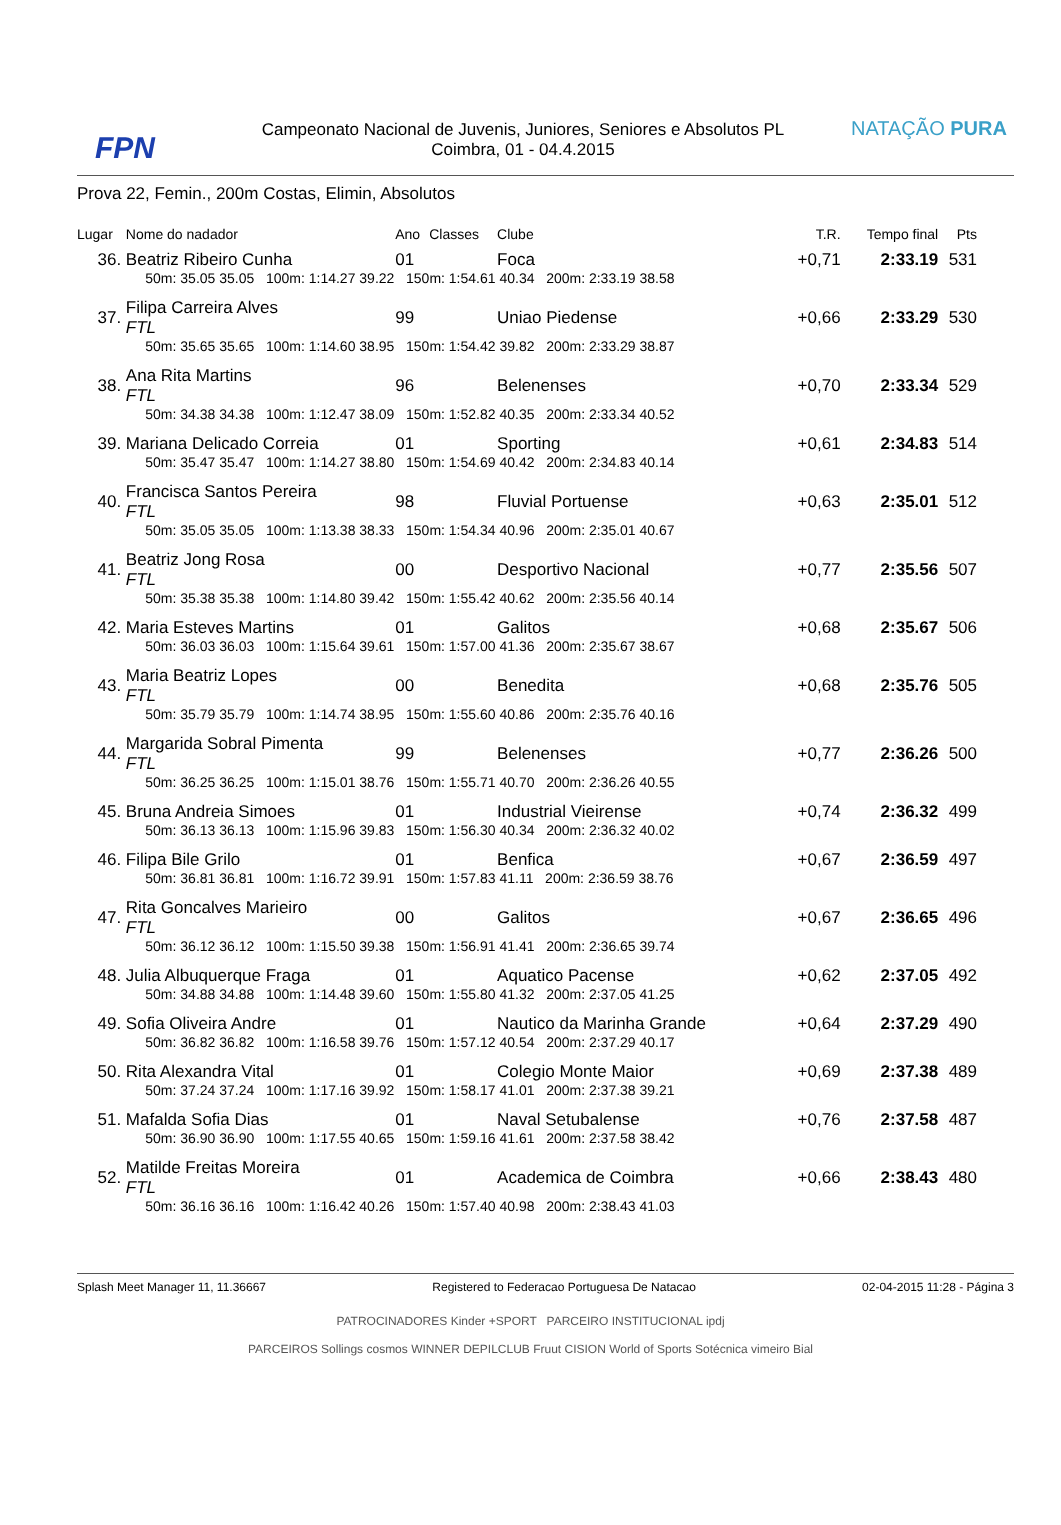FPN
Campeonato Nacional de Juvenis, Juniores, Seniores e Absolutos PL
Coimbra, 01 - 04.4.2015
NATAÇÃO PURA
Prova 22, Femin., 200m Costas, Elimin, Absolutos
| Lugar | Nome do nadador | | Ano | Classes | Clube | | | | T.R. | Tempo final | Pts |
| --- | --- | --- | --- | --- | --- | --- | --- | --- | --- | --- | --- |
| 36. | Beatriz Ribeiro Cunha | | 01 | | Foca | | | | +0,71 | 2:33.19 | 531 |
| | 50m: 35.05 35.05 100m: 1:14.27 39.22 150m: 1:54.61 40.34 200m: 2:33.19 38.58 | | | | | | | | | | |
| 37. | Filipa Carreira Alves FTL | | 99 | | Uniao Piedense | | | | +0,66 | 2:33.29 | 530 |
| | 50m: 35.65 35.65 100m: 1:14.60 38.95 150m: 1:54.42 39.82 200m: 2:33.29 38.87 | | | | | | | | | | |
| 38. | Ana Rita Martins FTL | | 96 | | Belenenses | | | | +0,70 | 2:33.34 | 529 |
| | 50m: 34.38 34.38 100m: 1:12.47 38.09 150m: 1:52.82 40.35 200m: 2:33.34 40.52 | | | | | | | | | | |
| 39. | Mariana Delicado Correia | | 01 | | Sporting | | | | +0,61 | 2:34.83 | 514 |
| | 50m: 35.47 35.47 100m: 1:14.27 38.80 150m: 1:54.69 40.42 200m: 2:34.83 40.14 | | | | | | | | | | |
| 40. | Francisca Santos Pereira FTL | | 98 | | Fluvial Portuense | | | | +0,63 | 2:35.01 | 512 |
| | 50m: 35.05 35.05 100m: 1:13.38 38.33 150m: 1:54.34 40.96 200m: 2:35.01 40.67 | | | | | | | | | | |
| 41. | Beatriz Jong Rosa FTL | | 00 | | Desportivo Nacional | | | | +0,77 | 2:35.56 | 507 |
| | 50m: 35.38 35.38 100m: 1:14.80 39.42 150m: 1:55.42 40.62 200m: 2:35.56 40.14 | | | | | | | | | | |
| 42. | Maria Esteves Martins | | 01 | | Galitos | | | | +0,68 | 2:35.67 | 506 |
| | 50m: 36.03 36.03 100m: 1:15.64 39.61 150m: 1:57.00 41.36 200m: 2:35.67 38.67 | | | | | | | | | | |
| 43. | Maria Beatriz Lopes FTL | | 00 | | Benedita | | | | +0,68 | 2:35.76 | 505 |
| | 50m: 35.79 35.79 100m: 1:14.74 38.95 150m: 1:55.60 40.86 200m: 2:35.76 40.16 | | | | | | | | | | |
| 44. | Margarida Sobral Pimenta FTL | | 99 | | Belenenses | | | | +0,77 | 2:36.26 | 500 |
| | 50m: 36.25 36.25 100m: 1:15.01 38.76 150m: 1:55.71 40.70 200m: 2:36.26 40.55 | | | | | | | | | | |
| 45. | Bruna Andreia Simoes | | 01 | | Industrial Vieirense | | | | +0,74 | 2:36.32 | 499 |
| | 50m: 36.13 36.13 100m: 1:15.96 39.83 150m: 1:56.30 40.34 200m: 2:36.32 40.02 | | | | | | | | | | |
| 46. | Filipa Bile Grilo | | 01 | | Benfica | | | | +0,67 | 2:36.59 | 497 |
| | 50m: 36.81 36.81 100m: 1:16.72 39.91 150m: 1:57.83 41.11 200m: 2:36.59 38.76 | | | | | | | | | | |
| 47. | Rita Goncalves Marieiro FTL | | 00 | | Galitos | | | | +0,67 | 2:36.65 | 496 |
| | 50m: 36.12 36.12 100m: 1:15.50 39.38 150m: 1:56.91 41.41 200m: 2:36.65 39.74 | | | | | | | | | | |
| 48. | Julia Albuquerque Fraga | | 01 | | Aquatico Pacense | | | | +0,62 | 2:37.05 | 492 |
| | 50m: 34.88 34.88 100m: 1:14.48 39.60 150m: 1:55.80 41.32 200m: 2:37.05 41.25 | | | | | | | | | | |
| 49. | Sofia Oliveira Andre | | 01 | | Nautico da Marinha Grande | | | | +0,64 | 2:37.29 | 490 |
| | 50m: 36.82 36.82 100m: 1:16.58 39.76 150m: 1:57.12 40.54 200m: 2:37.29 40.17 | | | | | | | | | | |
| 50. | Rita Alexandra Vital | | 01 | | Colegio Monte Maior | | | | +0,69 | 2:37.38 | 489 |
| | 50m: 37.24 37.24 100m: 1:17.16 39.92 150m: 1:58.17 41.01 200m: 2:37.38 39.21 | | | | | | | | | | |
| 51. | Mafalda Sofia Dias | | 01 | | Naval Setubalense | | | | +0,76 | 2:37.58 | 487 |
| | 50m: 36.90 36.90 100m: 1:17.55 40.65 150m: 1:59.16 41.61 200m: 2:37.58 38.42 | | | | | | | | | | |
| 52. | Matilde Freitas Moreira FTL | | 01 | | Academica de Coimbra | | | | +0,66 | 2:38.43 | 480 |
| | 50m: 36.16 36.16 100m: 1:16.42 40.26 150m: 1:57.40 40.98 200m: 2:38.43 41.03 | | | | | | | | | | |
Splash Meet Manager 11, 11.36667 Registered to Federacao Portuguesa De Natacao 02-04-2015 11:28 - Página 3
PATROCINADORES Kinder +SPORT PARCEIRO INSTITUCIONAL ipdj
PARCEIROS Sollings cosmos WINNER DEPILCLUB Fruut CISION World of Sports Sotécnica vimeiro Bial